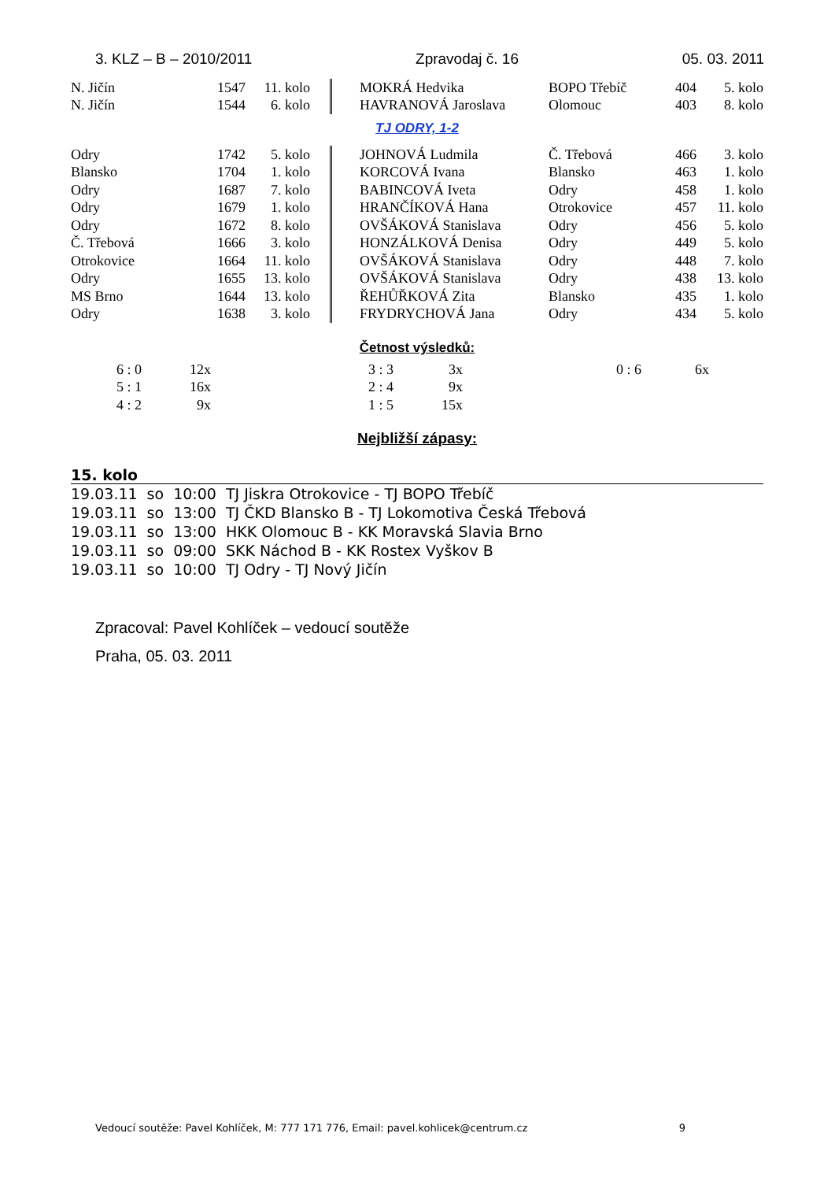3. KLZ – B – 2010/2011 Zpravodaj č. 16 05. 03. 2011
| N. Jičín | 1547 | 11. kolo | | | MOKRÁ Hedvika | BOPO Třebíč | 404 | 5. kolo |
| N. Jičín | 1544 | 6. kolo | | | HAVRANOVÁ Jaroslava | Olomouc | 403 | 8. kolo |
TJ ODRY, 1-2
| Odry | 1742 | 5. kolo | | | JOHNOVÁ Ludmila | Č. Třebová | 466 | 3. kolo |
| Blansko | 1704 | 1. kolo | | | KORCOVÁ Ivana | Blansko | 463 | 1. kolo |
| Odry | 1687 | 7. kolo | | | BABINCOVÁ Iveta | Odry | 458 | 1. kolo |
| Odry | 1679 | 1. kolo | | | HRANČÍKOVÁ Hana | Otrokovice | 457 | 11. kolo |
| Odry | 1672 | 8. kolo | | | OVŠÁKOVÁ Stanislava | Odry | 456 | 5. kolo |
| Č. Třebová | 1666 | 3. kolo | | | HONZÁLKOVÁ Denisa | Odry | 449 | 5. kolo |
| Otrokovice | 1664 | 11. kolo | | | OVŠÁKOVÁ Stanislava | Odry | 448 | 7. kolo |
| Odry | 1655 | 13. kolo | | | OVŠÁKOVÁ Stanislava | Odry | 438 | 13. kolo |
| MS Brno | 1644 | 13. kolo | | | ŘEHŮŘKOVÁ Zita | Blansko | 435 | 1. kolo |
| Odry | 1638 | 3. kolo | | | FRYDRYCHOVÁ Jana | Odry | 434 | 5. kolo |
Četnost výsledků:
| 6 : 0 | 12x | | 3 : 3 | 3x | | 0 : 6 | 6x |
| 5 : 1 | 16x | | 2 : 4 | 9x | | | |
| 4 : 2 | 9x | | 1 : 5 | 15x | | | |
Nejbližší zápasy:
15. kolo
| 19.03.11 | so | 10:00 | TJ Jiskra Otrokovice - TJ BOPO Třebíč |
| 19.03.11 | so | 13:00 | TJ ČKD Blansko B - TJ Lokomotiva Česká Třebová |
| 19.03.11 | so | 13:00 | HKK Olomouc B - KK Moravská Slavia Brno |
| 19.03.11 | so | 09:00 | SKK Náchod B - KK Rostex Vyškov B |
| 19.03.11 | so | 10:00 | TJ Odry - TJ Nový Jičín |
Zpracoval: Pavel Kohlíček – vedoucí soutěže
Praha, 05. 03. 2011
Vedoucí soutěže: Pavel Kohlíček, M: 777 171 776, Email: pavel.kohlicek@centrum.cz 9